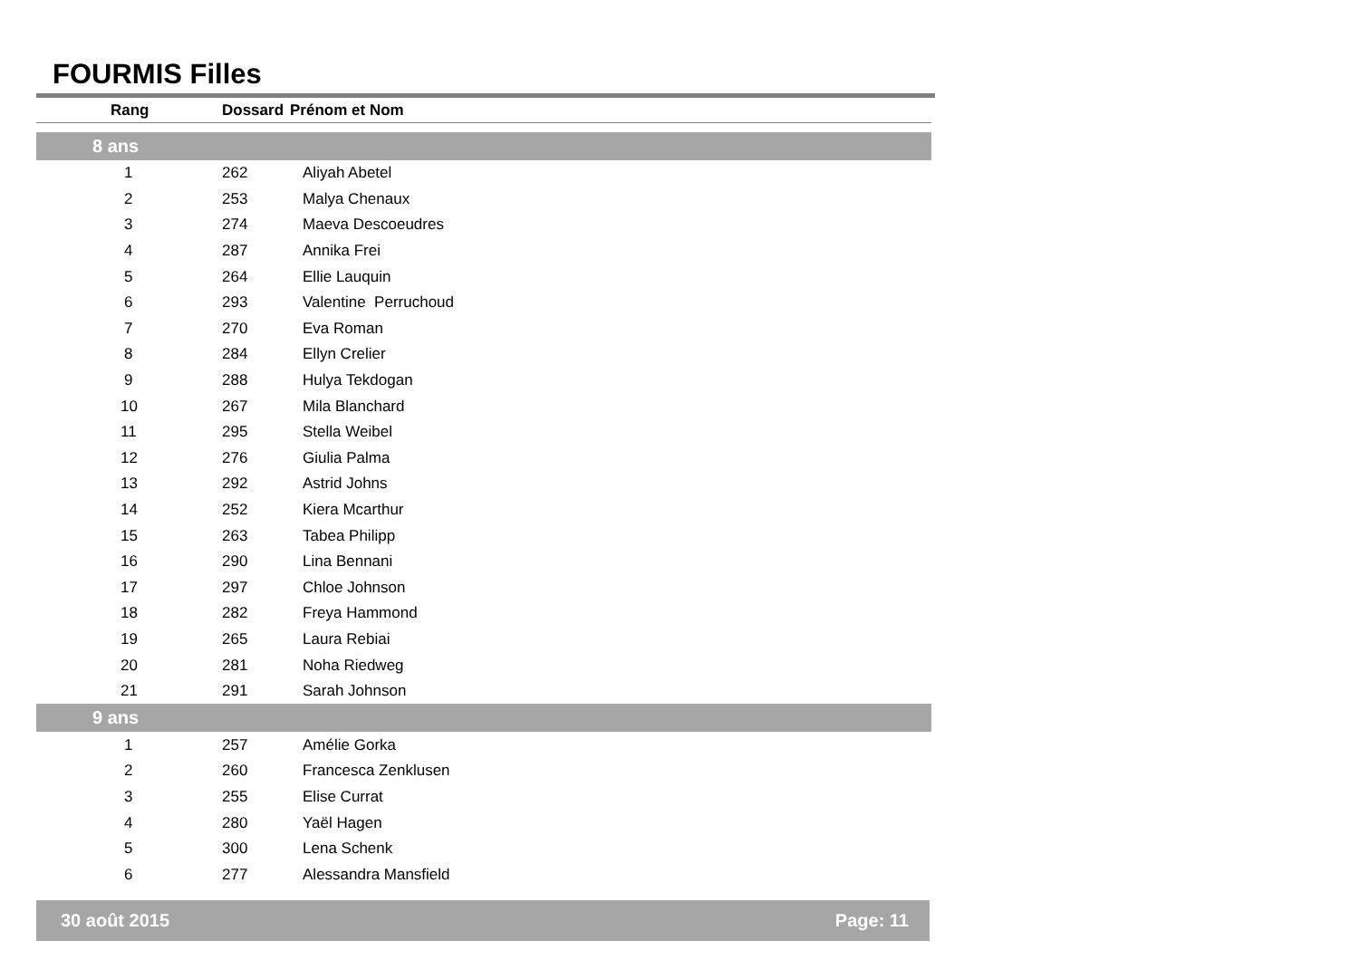FOURMIS Filles
| Rang | Dossard | Prénom et Nom |
| --- | --- | --- |
| 8 ans | | |
| 1 | 262 | Aliyah Abetel |
| 2 | 253 | Malya Chenaux |
| 3 | 274 | Maeva Descoeudres |
| 4 | 287 | Annika Frei |
| 5 | 264 | Ellie Lauquin |
| 6 | 293 | Valentine Perruchoud |
| 7 | 270 | Eva Roman |
| 8 | 284 | Ellyn Crelier |
| 9 | 288 | Hulya Tekdogan |
| 10 | 267 | Mila Blanchard |
| 11 | 295 | Stella Weibel |
| 12 | 276 | Giulia Palma |
| 13 | 292 | Astrid Johns |
| 14 | 252 | Kiera Mcarthur |
| 15 | 263 | Tabea Philipp |
| 16 | 290 | Lina Bennani |
| 17 | 297 | Chloe Johnson |
| 18 | 282 | Freya Hammond |
| 19 | 265 | Laura Rebiai |
| 20 | 281 | Noha Riedweg |
| 21 | 291 | Sarah Johnson |
| 9 ans | | |
| 1 | 257 | Amélie Gorka |
| 2 | 260 | Francesca Zenklusen |
| 3 | 255 | Elise Currat |
| 4 | 280 | Yaël Hagen |
| 5 | 300 | Lena Schenk |
| 6 | 277 | Alessandra Mansfield |
30 août 2015 Page: 11